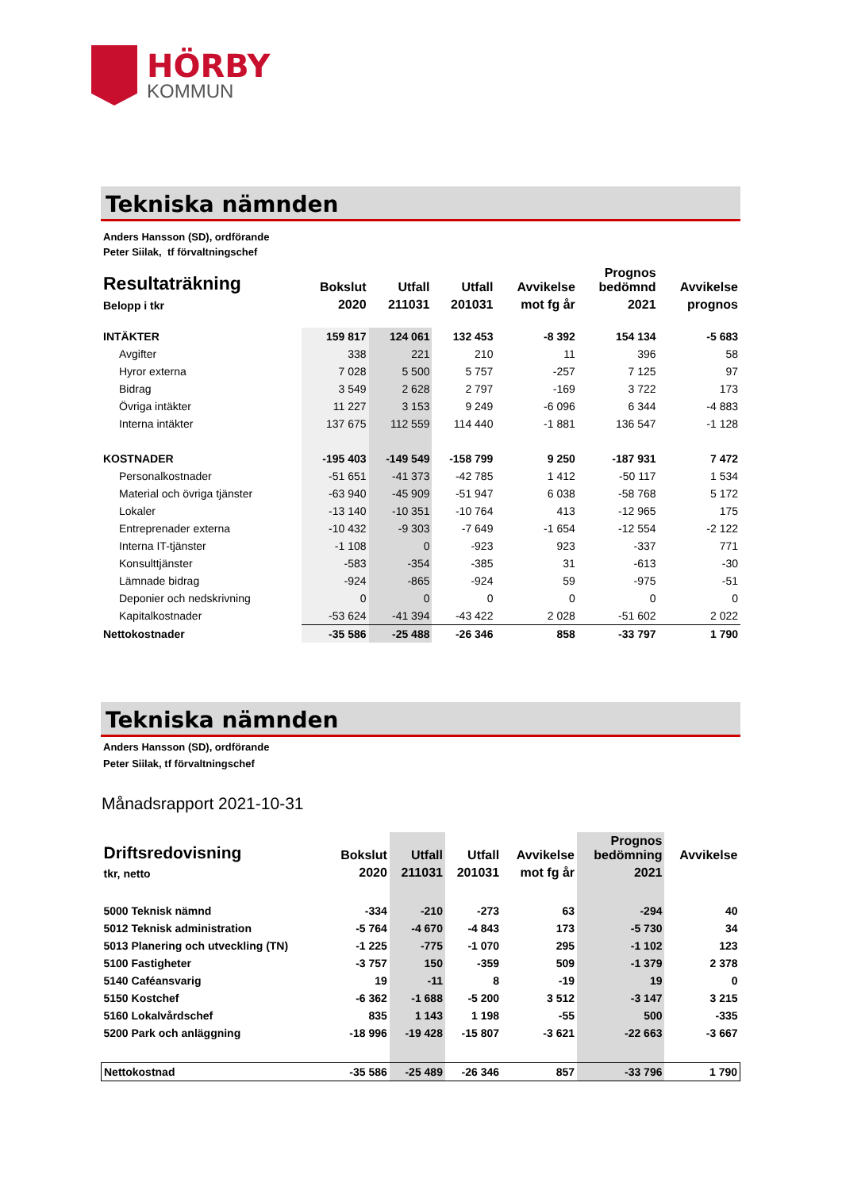HÖRBY
KOMMUN
Tekniska nämnden
Anders Hansson (SD), ordförande
Peter Siilak, tf förvaltningschef
| Resultaträkning | Bokslut | Utfall | Utfall | Avvikelse | Prognos bedömnd | Avvikelse |
| --- | --- | --- | --- | --- | --- | --- |
| Belopp i tkr | 2020 | 211031 | 201031 | mot fg år | 2021 | prognos |
| INTÄKTER | 159 817 | 124 061 | 132 453 | -8 392 | 154 134 | -5 683 |
| Avgifter | 338 | 221 | 210 | 11 | 396 | 58 |
| Hyror externa | 7 028 | 5 500 | 5 757 | -257 | 7 125 | 97 |
| Bidrag | 3 549 | 2 628 | 2 797 | -169 | 3 722 | 173 |
| Övriga intäkter | 11 227 | 3 153 | 9 249 | -6 096 | 6 344 | -4 883 |
| Interna intäkter | 137 675 | 112 559 | 114 440 | -1 881 | 136 547 | -1 128 |
| KOSTNADER | -195 403 | -149 549 | -158 799 | 9 250 | -187 931 | 7 472 |
| Personalkostnader | -51 651 | -41 373 | -42 785 | 1 412 | -50 117 | 1 534 |
| Material och övriga tjänster | -63 940 | -45 909 | -51 947 | 6 038 | -58 768 | 5 172 |
| Lokaler | -13 140 | -10 351 | -10 764 | 413 | -12 965 | 175 |
| Entreprenader externa | -10 432 | -9 303 | -7 649 | -1 654 | -12 554 | -2 122 |
| Interna IT-tjänster | -1 108 | 0 | -923 | 923 | -337 | 771 |
| Konsulttjänster | -583 | -354 | -385 | 31 | -613 | -30 |
| Lämnade bidrag | -924 | -865 | -924 | 59 | -975 | -51 |
| Deponier och nedskrivning | 0 | 0 | 0 | 0 | 0 | 0 |
| Kapitalkostnader | -53 624 | -41 394 | -43 422 | 2 028 | -51 602 | 2 022 |
| Nettokostnader | -35 586 | -25 488 | -26 346 | 858 | -33 797 | 1 790 |
Tekniska nämnden
Anders Hansson (SD), ordförande
Peter Siilak, tf förvaltningschef
Månadsrapport 2021-10-31
| Driftsredovisning | Bokslut | Utfall | Utfall | Avvikelse | Prognos bedömning | Avvikelse |
| --- | --- | --- | --- | --- | --- | --- |
| tkr, netto | 2020 | 211031 | 201031 | mot fg år | 2021 | |
| 5000 Teknisk nämnd | -334 | -210 | -273 | 63 | -294 | 40 |
| 5012 Teknisk administration | -5 764 | -4 670 | -4 843 | 173 | -5 730 | 34 |
| 5013 Planering och utveckling (TN) | -1 225 | -775 | -1 070 | 295 | -1 102 | 123 |
| 5100 Fastigheter | -3 757 | 150 | -359 | 509 | -1 379 | 2 378 |
| 5140 Caféansvarig | 19 | -11 | 8 | -19 | 19 | 0 |
| 5150 Kostchef | -6 362 | -1 688 | -5 200 | 3 512 | -3 147 | 3 215 |
| 5160 Lokalvårdschef | 835 | 1 143 | 1 198 | -55 | 500 | -335 |
| 5200 Park och anläggning | -18 996 | -19 428 | -15 807 | -3 621 | -22 663 | -3 667 |
| Nettokostnad | -35 586 | -25 489 | -26 346 | 857 | -33 796 | 1 790 |